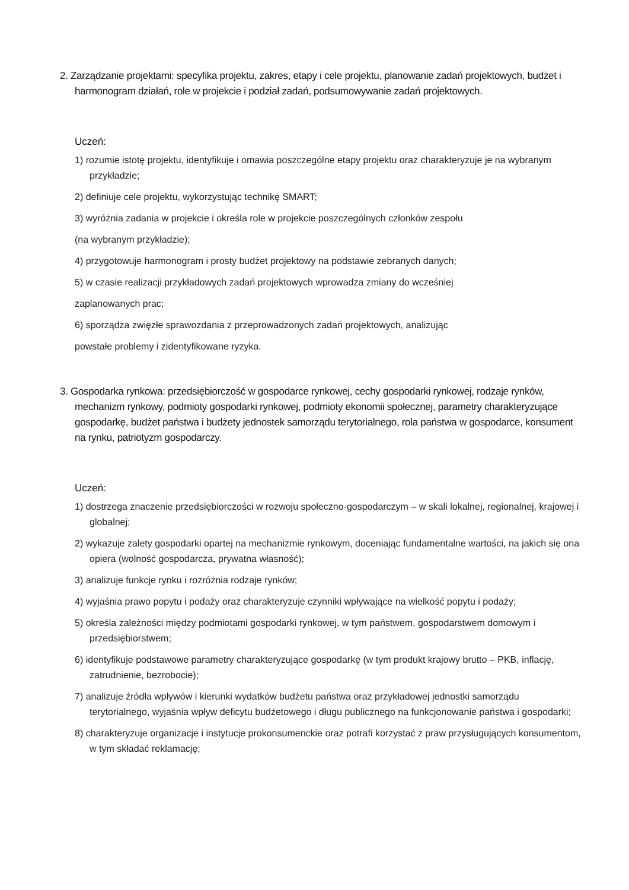2. Zarządzanie projektami: specyfika projektu, zakres, etapy i cele projektu, planowanie zadań projektowych, budżet i harmonogram działań, role w projekcie i podział zadań, podsumowywanie zadań projektowych.
Uczeń:
1) rozumie istotę projektu, identyfikuje i omawia poszczególne etapy projektu oraz charakteryzuje je na wybranym przykładzie;
2) definiuje cele projektu, wykorzystując technikę SMART;
3) wyróżnia zadania w projekcie i określa role w projekcie poszczególnych członków zespołu
(na wybranym przykładzie);
4) przygotowuje harmonogram i prosty budżet projektowy na podstawie zebranych danych;
5) w czasie realizacji przykładowych zadań projektowych wprowadza zmiany do wcześniej
zaplanowanych prac;
6) sporządza zwięzłe sprawozdania z przeprowadzonych zadań projektowych, analizując
powstałe problemy i zidentyfikowane ryzyka.
3. Gospodarka rynkowa: przedsiębiorczość w gospodarce rynkowej, cechy gospodarki rynkowej, rodzaje rynków, mechanizm rynkowy, podmioty gospodarki rynkowej, podmioty ekonomii społecznej, parametry charakteryzujące gospodarkę, budżet państwa i budżety jednostek samorządu terytorialnego, rola państwa w gospodarce, konsument na rynku, patriotyzm gospodarczy.
Uczeń:
1) dostrzega znaczenie przedsiębiorczości w rozwoju społeczno-gospodarczym – w skali lokalnej, regionalnej, krajowej i globalnej;
2) wykazuje zalety gospodarki opartej na mechanizmie rynkowym, doceniając fundamentalne wartości, na jakich się ona opiera (wolność gospodarcza, prywatna własność);
3) analizuje funkcje rynku i rozróżnia rodzaje rynków;
4) wyjaśnia prawo popytu i podaży oraz charakteryzuje czynniki wpływające na wielkość popytu i podaży;
5) określa zależności między podmiotami gospodarki rynkowej, w tym państwem, gospodarstwem domowym i przedsiębiorstwem;
6) identyfikuje podstawowe parametry charakteryzujące gospodarkę (w tym produkt krajowy brutto – PKB, inflację, zatrudnienie, bezrobocie);
7) analizuje źródła wpływów i kierunki wydatków budżetu państwa oraz przykładowej jednostki samorządu terytorialnego, wyjaśnia wpływ deficytu budżetowego i długu publicznego na funkcjonowanie państwa i gospodarki;
8) charakteryzuje organizacje i instytucje prokonsumenckie oraz potrafi korzystać z praw przysługujących konsumentom, w tym składać reklamację;